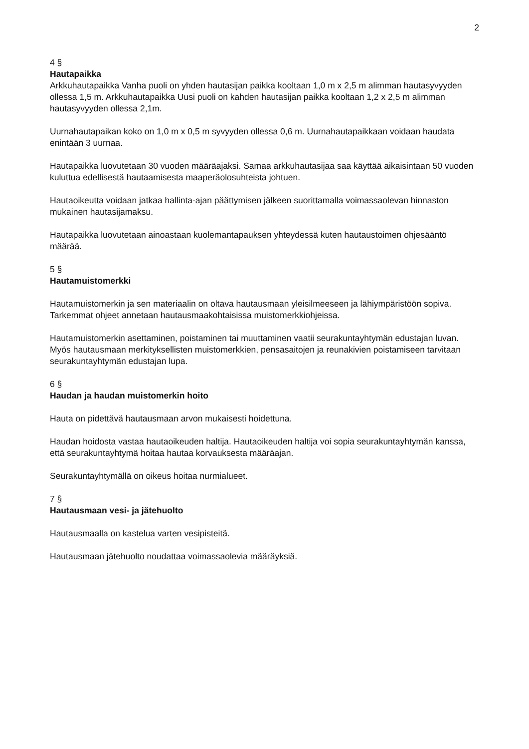2
4 §
Hautapaikka
Arkkuhautapaikka Vanha puoli on yhden hautasijan paikka kooltaan 1,0 m x 2,5 m alimman hautasyvyyden ollessa 1,5 m. Arkkuhautapaikka Uusi puoli on kahden hautasijan paikka kooltaan 1,2 x 2,5 m alimman hautasyvyyden ollessa 2,1m.
Uurnahautapaikan koko on 1,0 m x 0,5 m syvyyden ollessa 0,6 m. Uurnahautapaikkaan voidaan haudata enintään 3 uurnaa.
Hautapaikka luovutetaan 30 vuoden määräajaksi. Samaa arkkuhautasijaa saa käyttää aikaisintaan 50 vuoden kuluttua edellisestä hautaamisesta maaperäolosuhteista johtuen.
Hautaoikeutta voidaan jatkaa hallinta-ajan päättymisen jälkeen suorittamalla voimassaolevan hinnaston mukainen hautasijamaksu.
Hautapaikka luovutetaan ainoastaan kuolemantapauksen yhteydessä kuten hautaustoimen ohjesääntö määrää.
5 §
Hautamuistomerkki
Hautamuistomerkin ja sen materiaalin on oltava hautausmaan yleisilmeeseen ja lähiympäristöön sopiva. Tarkemmat ohjeet annetaan hautausmaakohtaisissa muistomerkkiohjeissa.
Hautamuistomerkin asettaminen, poistaminen tai muuttaminen vaatii seurakuntayhtymän edustajan luvan. Myös hautausmaan merkityksellisten muistomerkkien, pensasaitojen ja reunakivien poistamiseen tarvitaan seurakuntayhtymän edustajan lupa.
6 §
Haudan ja haudan muistomerkin hoito
Hauta on pidettävä hautausmaan arvon mukaisesti hoidettuna.
Haudan hoidosta vastaa hautaoikeuden haltija. Hautaoikeuden haltija voi sopia seurakuntayhtymän kanssa, että seurakuntayhtymä hoitaa hautaa korvauksesta määräajan.
Seurakuntayhtymällä on oikeus hoitaa nurmialueet.
7 §
Hautausmaan vesi- ja jätehuolto
Hautausmaalla on kastelua varten vesipisteitä.
Hautausmaan jätehuolto noudattaa voimassaolevia määräyksiä.